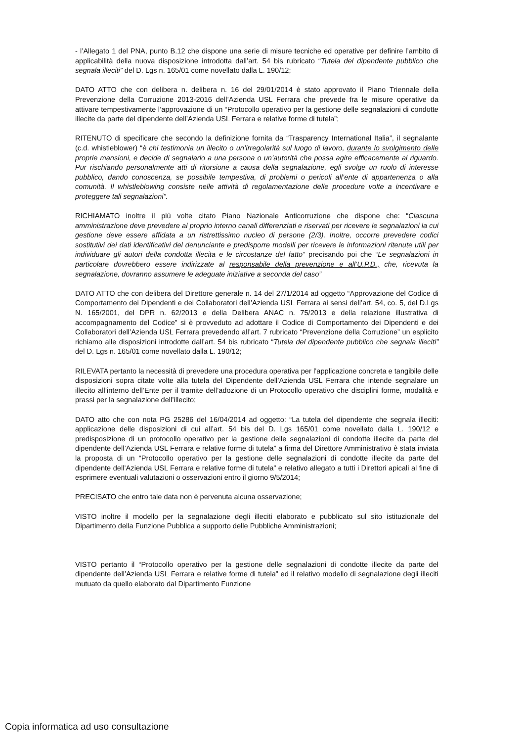- l’Allegato 1 del PNA, punto B.12 che dispone una serie di misure tecniche ed operative per definire l’ambito di applicabilità della nuova disposizione introdotta dall’art. 54 bis rubricato “Tutela del dipendente pubblico che segnala illeciti” del D. Lgs n. 165/01 come novellato dalla L. 190/12;
DATO ATTO che con delibera n. delibera n. 16 del 29/01/2014 è stato approvato il Piano Triennale della Prevenzione della Corruzione 2013-2016 dell’Azienda USL Ferrara che prevede fra le misure operative da attivare tempestivamente l’approvazione di un “Protocollo operativo per la gestione delle segnalazioni di condotte illecite da parte del dipendente dell’Azienda USL Ferrara e relative forme di tutela”;
RITENUTO di specificare che secondo la definizione fornita da “Trasparency International Italia”, il segnalante (c.d. whistleblower) “è chi testimonia un illecito o un’irregolarità sul luogo di lavoro, durante lo svolgimento delle proprie mansioni, e decide di segnalarlo a una persona o un’autorità che possa agire efficacemente al riguardo. Pur rischiando personalmente atti di ritorsione a causa della segnalazione, egli svolge un ruolo di interesse pubblico, dando conoscenza, se possibile tempestiva, di problemi o pericoli all’ente di appartenenza o alla comunità. Il whistleblowing consiste nelle attività di regolamentazione delle procedure volte a incentivare e proteggere tali segnalazioni”.
RICHIAMATO inoltre il più volte citato Piano Nazionale Anticorruzione che dispone che: “Ciascuna amministrazione deve prevedere al proprio interno canali differenziati e riservati per ricevere le segnalazioni la cui gestione deve essere affidata a un ristrettissimo nucleo di persone (2/3). Inoltre, occorre prevedere codici sostitutivi dei dati identificativi del denunciante e predisporre modelli per ricevere le informazioni ritenute utili per individuare gli autori della condotta illecita e le circostanze del fatto” precisando poi che “Le segnalazioni in particolare dovrebbero essere indirizzate al responsabile della prevenzione e all’U.P.D., che, ricevuta la segnalazione, dovranno assumere le adeguate iniziative a seconda del caso”
DATO ATTO che con delibera del Direttore generale n. 14 del 27/1/2014 ad oggetto “Approvazione del Codice di Comportamento dei Dipendenti e dei Collaboratori dell’Azienda USL Ferrara ai sensi dell’art. 54, co. 5, del D.Lgs N. 165/2001, del DPR n. 62/2013 e della Delibera ANAC n. 75/2013 e della relazione illustrativa di accompagnamento del Codice” si è provveduto ad adottare il Codice di Comportamento dei Dipendenti e dei Collaboratori dell’Azienda USL Ferrara prevedendo all’art. 7 rubricato “Prevenzione della Corruzione” un esplicito richiamo alle disposizioni introdotte dall’art. 54 bis rubricato “Tutela del dipendente pubblico che segnala illeciti” del D. Lgs n. 165/01 come novellato dalla L. 190/12;
RILEVATA pertanto la necessità di prevedere una procedura operativa per l’applicazione concreta e tangibile delle disposizioni sopra citate volte alla tutela del Dipendente dell’Azienda USL Ferrara che intende segnalare un illecito all’interno dell’Ente per il tramite dell’adozione di un Protocollo operativo che disciplini forme, modalità e prassi per la segnalazione dell’illecito;
DATO atto che con nota PG 25286 del 16/04/2014 ad oggetto: “La tutela del dipendente che segnala illeciti: applicazione delle disposizioni di cui all’art. 54 bis del D. Lgs 165/01 come novellato dalla L. 190/12 e predisposizione di un protocollo operativo per la gestione delle segnalazioni di condotte illecite da parte del dipendente dell’Azienda USL Ferrara e relative forme di tutela” a firma del Direttore Amministrativo è stata inviata la proposta di un “Protocollo operativo per la gestione delle segnalazioni di condotte illecite da parte del dipendente dell’Azienda USL Ferrara e relative forme di tutela” e relativo allegato a tutti i Direttori apicali al fine di esprimere eventuali valutazioni o osservazioni entro il giorno 9/5/2014;
PRECISATO che entro tale data non è pervenuta alcuna osservazione;
VISTO inoltre il modello per la segnalazione degli illeciti elaborato e pubblicato sul sito istituzionale del Dipartimento della Funzione Pubblica a supporto delle Pubbliche Amministrazioni;
VISTO pertanto il “Protocollo operativo per la gestione delle segnalazioni di condotte illecite da parte del dipendente dell’Azienda USL Ferrara e relative forme di tutela” ed il relativo modello di segnalazione degli illeciti mutuato da quello elaborato dal Dipartimento Funzione
Copia informatica ad uso consultazione